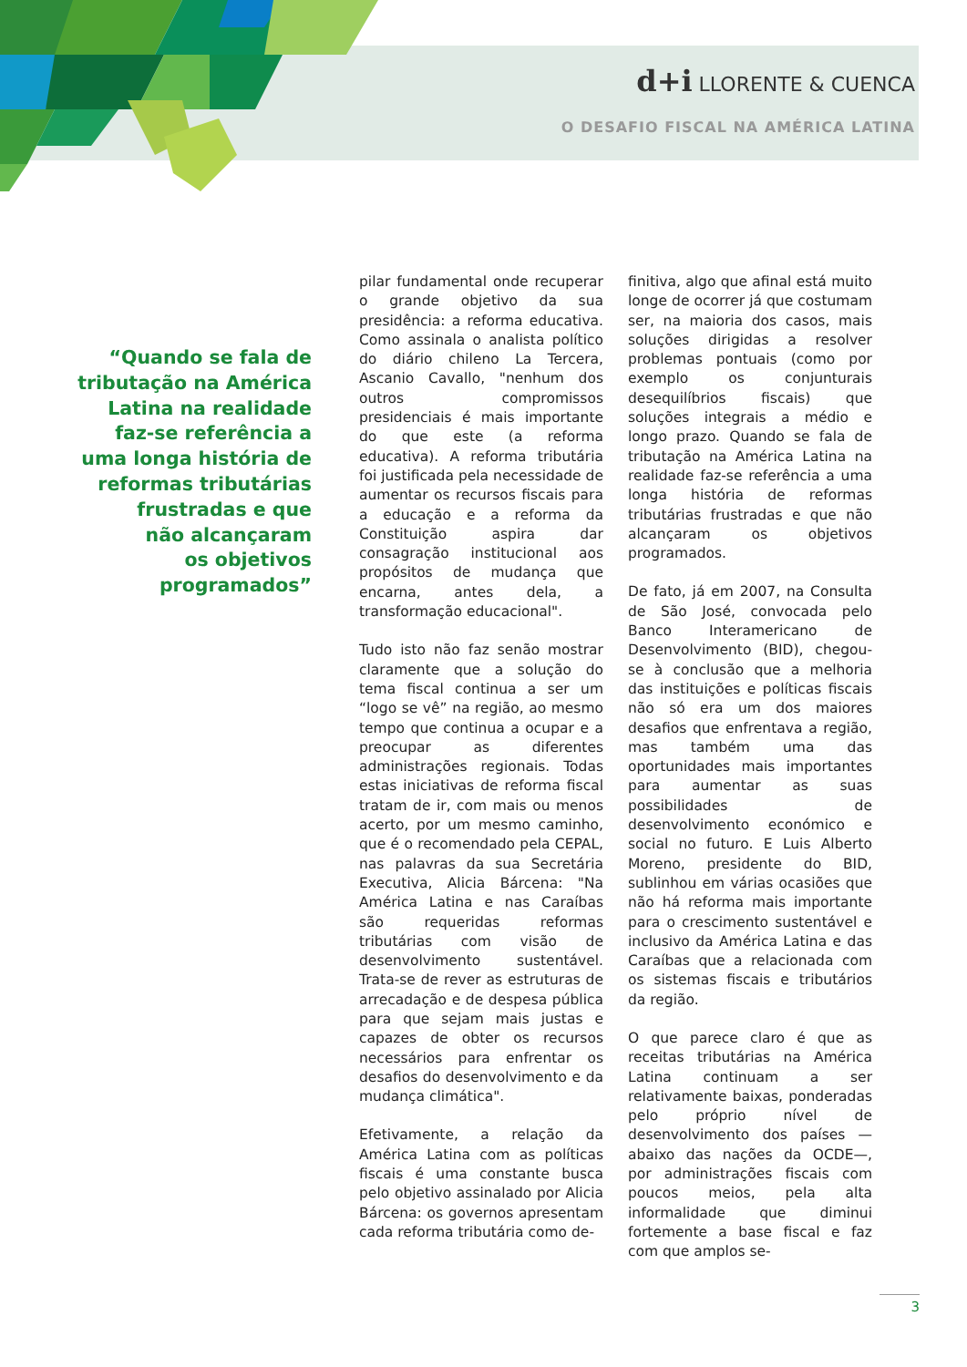d+i LLORENTE & CUENCA
O DESAFIO FISCAL NA AMÉRICA LATINA
“Quando se fala de
tributação na América
Latina na realidade
faz-se referência a
uma longa história de
reformas tributárias
frustradas e que
não alcançaram
os objetivos
programados”
pilar fundamental onde recuperar o grande objetivo da sua presidência: a reforma educativa. Como assinala o analista político do diário chileno La Tercera, Ascanio Cavallo, "nenhum dos outros compromissos presidenciais é mais importante do que este (a reforma educativa). A reforma tributária foi justificada pela necessidade de aumentar os recursos fiscais para a educação e a reforma da Constituição aspira dar consagração institucional aos propósitos de mudança que encarna, antes dela, a transformação educacional".
Tudo isto não faz senão mostrar claramente que a solução do tema fiscal continua a ser um “logo se vê” na região, ao mesmo tempo que continua a ocupar e a preocupar as diferentes administrações regionais. Todas estas iniciativas de reforma fiscal tratam de ir, com mais ou menos acerto, por um mesmo caminho, que é o recomendado pela CEPAL, nas palavras da sua Secretária Executiva, Alicia Bárcena: "Na América Latina e nas Caraíbas são requeridas reformas tributárias com visão de desenvolvimento sustentável. Trata-se de rever as estruturas de arrecadação e de despesa pública para que sejam mais justas e capazes de obter os recursos necessários para enfrentar os desafios do desenvolvimento e da mudança climática".
Efetivamente, a relação da América Latina com as políticas fiscais é uma constante busca pelo objetivo assinalado por Alicia Bárcena: os governos apresentam cada reforma tributária como de-
finitiva, algo que afinal está muito longe de ocorrer já que costumam ser, na maioria dos casos, mais soluções dirigidas a resolver problemas pontuais (como por exemplo os conjunturais desequilíbrios fiscais) que soluções integrais a médio e longo prazo. Quando se fala de tributação na América Latina na realidade faz-se referência a uma longa história de reformas tributárias frustradas e que não alcançaram os objetivos programados.
De fato, já em 2007, na Consulta de São José, convocada pelo Banco Interamericano de Desenvolvimento (BID), chegou-se à conclusão que a melhoria das instituições e políticas fiscais não só era um dos maiores desafios que enfrentava a região, mas também uma das oportunidades mais importantes para aumentar as suas possibilidades de desenvolvimento económico e social no futuro. E Luis Alberto Moreno, presidente do BID, sublinhou em várias ocasiões que não há reforma mais importante para o crescimento sustentável e inclusivo da América Latina e das Caraíbas que a relacionada com os sistemas fiscais e tributários da região.
O que parece claro é que as receitas tributárias na América Latina continuam a ser relativamente baixas, ponderadas pelo próprio nível de desenvolvimento dos países —abaixo das nações da OCDE—, por administrações fiscais com poucos meios, pela alta informalidade que diminui fortemente a base fiscal e faz com que amplos se-
3